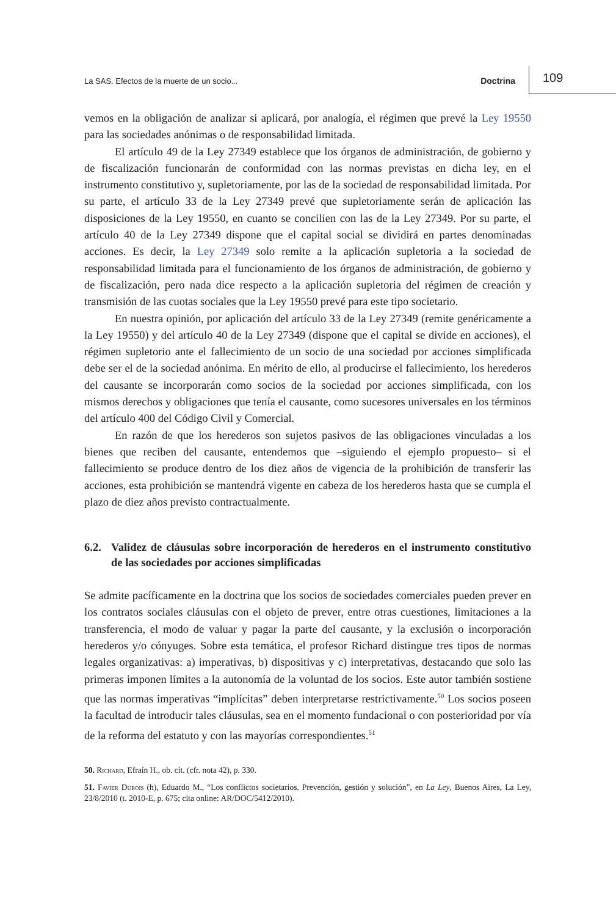La SAS. Efectos de la muerte de un socio...
Doctrina
109
vemos en la obligación de analizar si aplicará, por analogía, el régimen que prevé la Ley 19550 para las sociedades anónimas o de responsabilidad limitada.
El artículo 49 de la Ley 27349 establece que los órganos de administración, de gobierno y de fiscalización funcionarán de conformidad con las normas previstas en dicha ley, en el instrumento constitutivo y, supletoriamente, por las de la sociedad de responsabilidad limitada. Por su parte, el artículo 33 de la Ley 27349 prevé que supletoriamente serán de aplicación las disposiciones de la Ley 19550, en cuanto se concilien con las de la Ley 27349. Por su parte, el artículo 40 de la Ley 27349 dispone que el capital social se dividirá en partes denominadas acciones. Es decir, la Ley 27349 solo remite a la aplicación supletoria a la sociedad de responsabilidad limitada para el funcionamiento de los órganos de administración, de gobierno y de fiscalización, pero nada dice respecto a la aplicación supletoria del régimen de creación y transmisión de las cuotas sociales que la Ley 19550 prevé para este tipo societario.
En nuestra opinión, por aplicación del artículo 33 de la Ley 27349 (remite genéricamente a la Ley 19550) y del artículo 40 de la Ley 27349 (dispone que el capital se divide en acciones), el régimen supletorio ante el fallecimiento de un socio de una sociedad por acciones simplificada debe ser el de la sociedad anónima. En mérito de ello, al producirse el fallecimiento, los herederos del causante se incorporarán como socios de la sociedad por acciones simplificada, con los mismos derechos y obligaciones que tenía el causante, como sucesores universales en los términos del artículo 400 del Código Civil y Comercial.
En razón de que los herederos son sujetos pasivos de las obligaciones vinculadas a los bienes que reciben del causante, entendemos que –siguiendo el ejemplo propuesto– si el fallecimiento se produce dentro de los diez años de vigencia de la prohibición de transferir las acciones, esta prohibición se mantendrá vigente en cabeza de los herederos hasta que se cumpla el plazo de diez años previsto contractualmente.
6.2.
Validez de cláusulas sobre incorporación de herederos en el instrumento constitutivo de las sociedades por acciones simplificadas
Se admite pacíficamente en la doctrina que los socios de sociedades comerciales pueden prever en los contratos sociales cláusulas con el objeto de prever, entre otras cuestiones, limitaciones a la transferencia, el modo de valuar y pagar la parte del causante, y la exclusión o incorporación herederos y/o cónyuges. Sobre esta temática, el profesor Richard distingue tres tipos de normas legales organizativas: a) imperativas, b) dispositivas y c) interpretativas, destacando que solo las primeras imponen límites a la autonomía de la voluntad de los socios. Este autor también sostiene que las normas imperativas “implícitas” deben interpretarse restrictivamente.<sup>50</sup> Los socios poseen la facultad de introducir tales cláusulas, sea en el momento fundacional o con posterioridad por vía de la reforma del estatuto y con las mayorías correspondientes.<sup>51</sup>
50. Richard, Efraín H., ob. cit. (cfr. nota 42), p. 330.
51. Favier Dubois (h), Eduardo M., “Los conflictos societarios. Prevención, gestión y solución”, en La Ley, Buenos Aires, La Ley, 23/8/2010 (t. 2010-E, p. 675; cita online: AR/DOC/5412/2010).